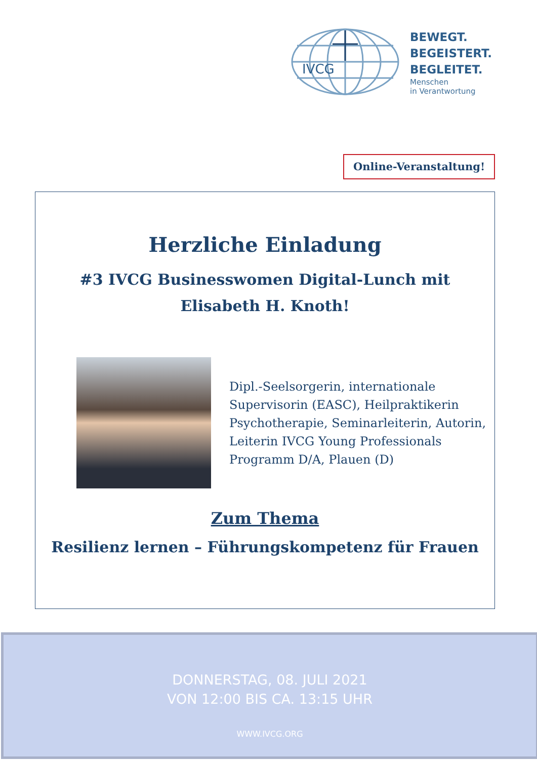IVCG
BEWEGT.
BEGEISTERT.
BEGLEITET.
Menschen
in Verantwortung
Online-Veranstaltung!
Herzliche Einladung
#3 IVCG Businesswomen Digital-Lunch mit
Elisabeth H. Knoth!
Dipl.-Seelsorgerin, internationale
Supervisorin (EASC), Heilpraktikerin
Psychotherapie, Seminarleiterin, Autorin,
Leiterin IVCG Young Professionals
Programm D/A, Plauen (D)
Zum Thema
Resilienz lernen – Führungskompetenz für Frauen
DONNERSTAG, 08. JULI 2021
VON 12:00 BIS CA. 13:15 UHR
WWW.IVCG.ORG